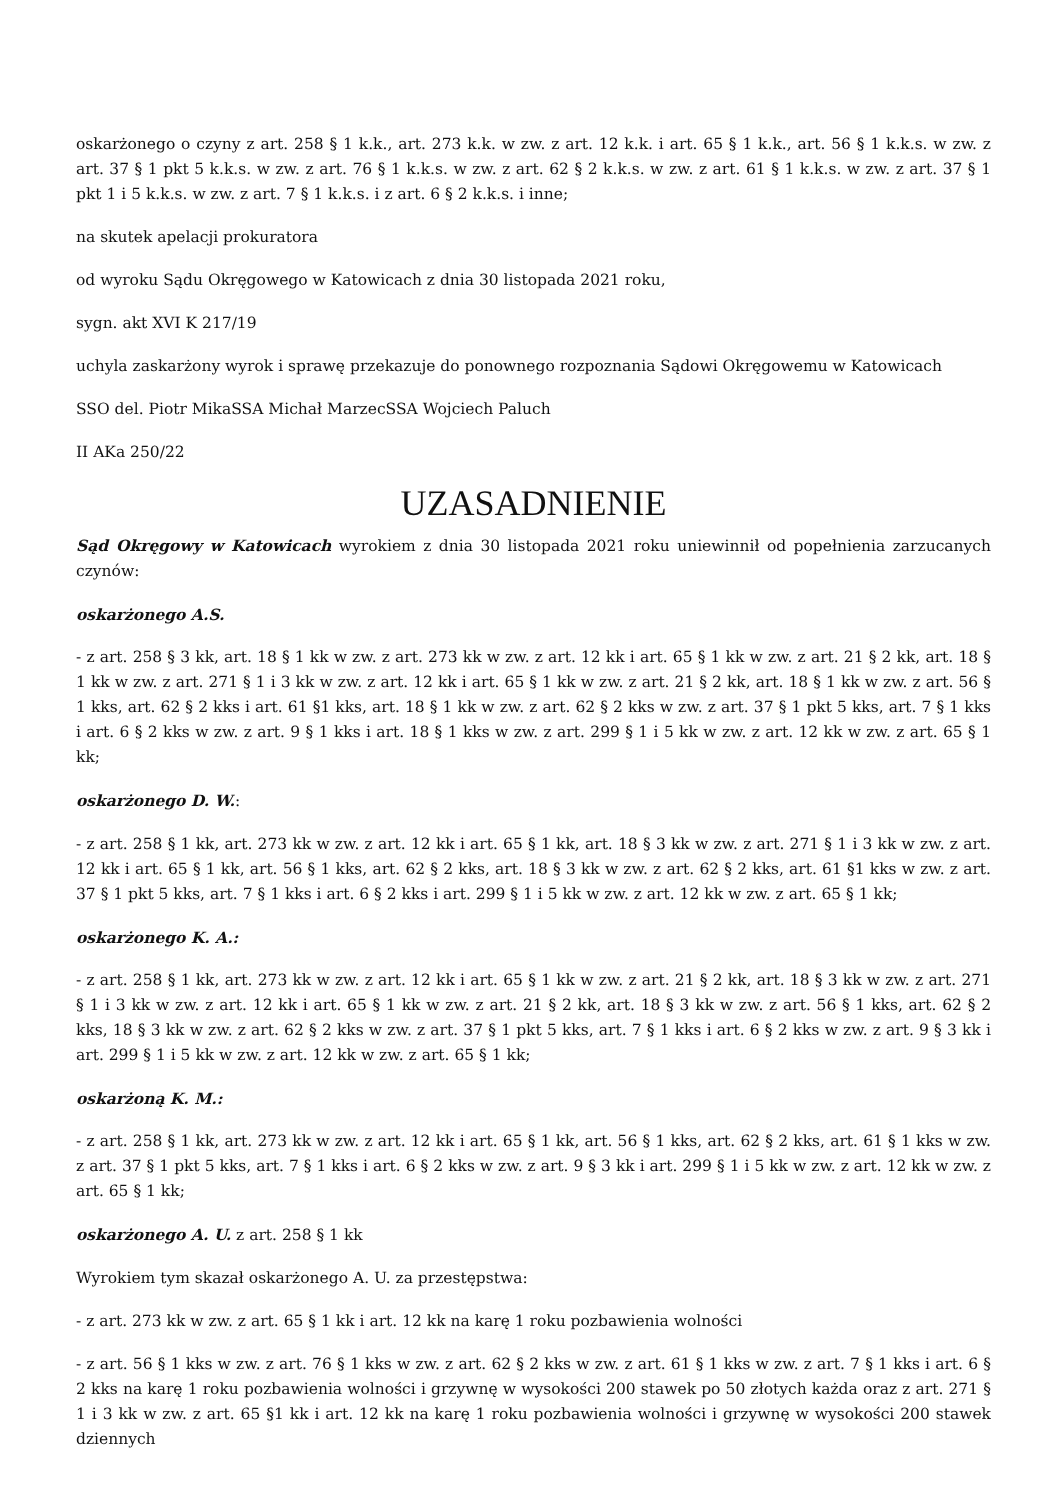oskarżonego o czyny z art. 258 § 1 k.k., art. 273 k.k. w zw. z art. 12 k.k. i art. 65 § 1 k.k., art. 56 § 1 k.k.s. w zw. z art. 37 § 1 pkt 5 k.k.s. w zw. z art. 76 § 1 k.k.s. w zw. z art. 62 § 2 k.k.s. w zw. z art. 61 § 1 k.k.s. w zw. z art. 37 § 1 pkt 1 i 5 k.k.s. w zw. z art. 7 § 1 k.k.s. i z art. 6 § 2 k.k.s. i inne;
na skutek apelacji prokuratora
od wyroku Sądu Okręgowego w Katowicach z dnia 30 listopada 2021 roku,
sygn. akt XVI K 217/19
uchyla zaskarżony wyrok i sprawę przekazuje do ponownego rozpoznania Sądowi Okręgowemu w Katowicach
SSO del. Piotr MikaSSA Michał MarzecSSA Wojciech Paluch
II AKa 250/22
UZASADNIENIE
Sąd Okręgowy w Katowicach wyrokiem z dnia 30 listopada 2021 roku uniewinnił od popełnienia zarzucanych czynów:
oskarżonego A.S.
- z art. 258 § 3 kk, art. 18 § 1 kk w zw. z art. 273 kk w zw. z art. 12 kk i art. 65 § 1 kk w zw. z art. 21 § 2 kk, art. 18 § 1 kk w zw. z art. 271 § 1 i 3 kk w zw. z art. 12 kk i art. 65 § 1 kk w zw. z art. 21 § 2 kk, art. 18 § 1 kk w zw. z art. 56 § 1 kks, art. 62 § 2 kks i art. 61 §1 kks, art. 18 § 1 kk w zw. z art. 62 § 2 kks w zw. z art. 37 § 1 pkt 5 kks, art. 7 § 1 kks i art. 6 § 2 kks w zw. z art. 9 § 1 kks i art. 18 § 1 kks w zw. z art. 299 § 1 i 5 kk w zw. z art. 12 kk w zw. z art. 65 § 1 kk;
oskarżonego D. W.:
- z art. 258 § 1 kk, art. 273 kk w zw. z art. 12 kk i art. 65 § 1 kk, art. 18 § 3 kk w zw. z art. 271 § 1 i 3 kk w zw. z art. 12 kk i art. 65 § 1 kk, art. 56 § 1 kks, art. 62 § 2 kks, art. 18 § 3 kk w zw. z art. 62 § 2 kks, art. 61 §1 kks w zw. z art. 37 § 1 pkt 5 kks, art. 7 § 1 kks i art. 6 § 2 kks i art. 299 § 1 i 5 kk w zw. z art. 12 kk w zw. z art. 65 § 1 kk;
oskarżonego K. A.:
- z art. 258 § 1 kk, art. 273 kk w zw. z art. 12 kk i art. 65 § 1 kk w zw. z art. 21 § 2 kk, art. 18 § 3 kk w zw. z art. 271 § 1 i 3 kk w zw. z art. 12 kk i art. 65 § 1 kk w zw. z art. 21 § 2 kk, art. 18 § 3 kk w zw. z art. 56 § 1 kks, art. 62 § 2 kks, 18 § 3 kk w zw. z art. 62 § 2 kks w zw. z art. 37 § 1 pkt 5 kks, art. 7 § 1 kks i art. 6 § 2 kks w zw. z art. 9 § 3 kk i art. 299 § 1 i 5 kk w zw. z art. 12 kk w zw. z art. 65 § 1 kk;
oskarżoną K. M.:
- z art. 258 § 1 kk, art. 273 kk w zw. z art. 12 kk i art. 65 § 1 kk, art. 56 § 1 kks, art. 62 § 2 kks, art. 61 § 1 kks w zw. z art. 37 § 1 pkt 5 kks, art. 7 § 1 kks i art. 6 § 2 kks w zw. z art. 9 § 3 kk i art. 299 § 1 i 5 kk w zw. z art. 12 kk w zw. z art. 65 § 1 kk;
oskarżonego A. U. z art. 258 § 1 kk
Wyrokiem tym skazał oskarżonego A. U. za przestępstwa:
- z art. 273 kk w zw. z art. 65 § 1 kk i art. 12 kk na karę 1 roku pozbawienia wolności
- z art. 56 § 1 kks w zw. z art. 76 § 1 kks w zw. z art. 62 § 2 kks w zw. z art. 61 § 1 kks w zw. z art. 7 § 1 kks i art. 6 § 2 kks na karę 1 roku pozbawienia wolności i grzywnę w wysokości 200 stawek po 50 złotych każda oraz z art. 271 § 1 i 3 kk w zw. z art. 65 §1 kk i art. 12 kk na karę 1 roku pozbawienia wolności i grzywnę w wysokości 200 stawek dziennych